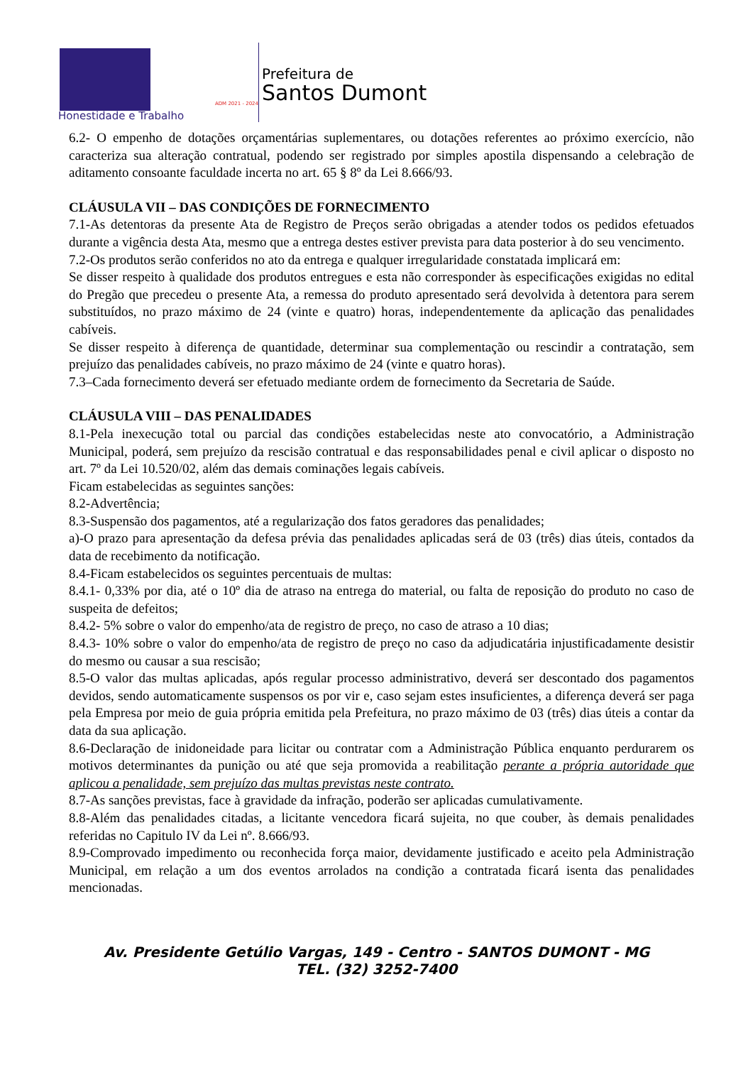ADM 2021 - 2024
Honestidade e Trabalho
Prefeitura de
Santos Dumont
6.2- O empenho de dotações orçamentárias suplementares, ou dotações referentes ao próximo exercício, não caracteriza sua alteração contratual, podendo ser registrado por simples apostila dispensando a celebração de aditamento consoante faculdade incerta no art. 65 § 8º da Lei 8.666/93.
CLÁUSULA VII – DAS CONDIÇÕES DE FORNECIMENTO
7.1-As detentoras da presente Ata de Registro de Preços serão obrigadas a atender todos os pedidos efetuados durante a vigência desta Ata, mesmo que a entrega destes estiver prevista para data posterior à do seu vencimento.
7.2-Os produtos serão conferidos no ato da entrega e qualquer irregularidade constatada implicará em:
Se disser respeito à qualidade dos produtos entregues e esta não corresponder às especificações exigidas no edital do Pregão que precedeu o presente Ata, a remessa do produto apresentado será devolvida à detentora para serem substituídos, no prazo máximo de 24 (vinte e quatro) horas, independentemente da aplicação das penalidades cabíveis.
Se disser respeito à diferença de quantidade, determinar sua complementação ou rescindir a contratação, sem prejuízo das penalidades cabíveis, no prazo máximo de 24 (vinte e quatro horas).
7.3–Cada fornecimento deverá ser efetuado mediante ordem de fornecimento da Secretaria de Saúde.
CLÁUSULA VIII – DAS PENALIDADES
8.1-Pela inexecução total ou parcial das condições estabelecidas neste ato convocatório, a Administração Municipal, poderá, sem prejuízo da rescisão contratual e das responsabilidades penal e civil aplicar o disposto no art. 7º da Lei 10.520/02, além das demais cominações legais cabíveis.
Ficam estabelecidas as seguintes sanções:
8.2-Advertência;
8.3-Suspensão dos pagamentos, até a regularização dos fatos geradores das penalidades;
a)-O prazo para apresentação da defesa prévia das penalidades aplicadas será de 03 (três) dias úteis, contados da data de recebimento da notificação.
8.4-Ficam estabelecidos os seguintes percentuais de multas:
8.4.1- 0,33% por dia, até o 10º dia de atraso na entrega do material, ou falta de reposição do produto no caso de suspeita de defeitos;
8.4.2- 5% sobre o valor do empenho/ata de registro de preço, no caso de atraso a 10 dias;
8.4.3- 10% sobre o valor do empenho/ata de registro de preço no caso da adjudicatária injustificadamente desistir do mesmo ou causar a sua rescisão;
8.5-O valor das multas aplicadas, após regular processo administrativo, deverá ser descontado dos pagamentos devidos, sendo automaticamente suspensos os por vir e, caso sejam estes insuficientes, a diferença deverá ser paga pela Empresa por meio de guia própria emitida pela Prefeitura, no prazo máximo de 03 (três) dias úteis a contar da data da sua aplicação.
8.6-Declaração de inidoneidade para licitar ou contratar com a Administração Pública enquanto perdurarem os motivos determinantes da punição ou até que seja promovida a reabilitação perante a própria autoridade que aplicou a penalidade, sem prejuízo das multas previstas neste contrato.
8.7-As sanções previstas, face à gravidade da infração, poderão ser aplicadas cumulativamente.
8.8-Além das penalidades citadas, a licitante vencedora ficará sujeita, no que couber, às demais penalidades referidas no Capitulo IV da Lei nº. 8.666/93.
8.9-Comprovado impedimento ou reconhecida força maior, devidamente justificado e aceito pela Administração Municipal, em relação a um dos eventos arrolados na condição a contratada ficará isenta das penalidades mencionadas.
Av. Presidente Getúlio Vargas, 149 - Centro - SANTOS DUMONT - MG
TEL. (32) 3252-7400